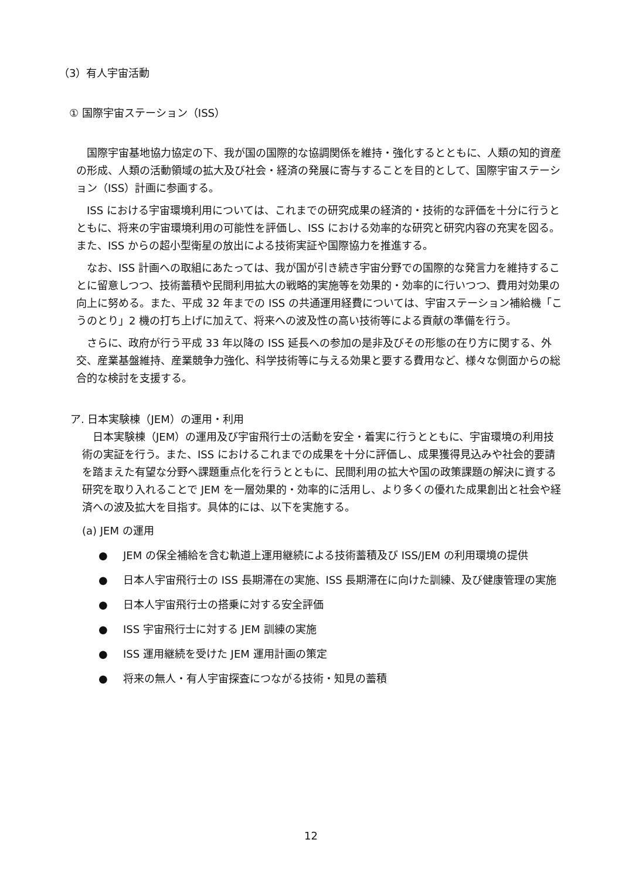（3）有人宇宙活動
① 国際宇宙ステーション（ISS）
国際宇宙基地協力協定の下、我が国の国際的な協調関係を維持・強化するとともに、人類の知的資産の形成、人類の活動領域の拡大及び社会・経済の発展に寄与することを目的として、国際宇宙ステーション（ISS）計画に参画する。
ISS における宇宙環境利用については、これまでの研究成果の経済的・技術的な評価を十分に行うとともに、将来の宇宙環境利用の可能性を評価し、ISS における効率的な研究と研究内容の充実を図る。また、ISS からの超小型衛星の放出による技術実証や国際協力を推進する。
なお、ISS 計画への取組にあたっては、我が国が引き続き宇宙分野での国際的な発言力を維持することに留意しつつ、技術蓄積や民間利用拡大の戦略的実施等を効果的・効率的に行いつつ、費用対効果の向上に努める。また、平成 32 年までの ISS の共通運用経費については、宇宙ステーション補給機「こうのとり」2 機の打ち上げに加えて、将来への波及性の高い技術等による貢献の準備を行う。
さらに、政府が行う平成 33 年以降の ISS 延長への参加の是非及びその形態の在り方に関する、外交、産業基盤維持、産業競争力強化、科学技術等に与える効果と要する費用など、様々な側面からの総合的な検討を支援する。
ア. 日本実験棟（JEM）の運用・利用
日本実験棟（JEM）の運用及び宇宙飛行士の活動を安全・着実に行うとともに、宇宙環境の利用技術の実証を行う。また、ISS におけるこれまでの成果を十分に評価し、成果獲得見込みや社会的要請を踏まえた有望な分野へ課題重点化を行うとともに、民間利用の拡大や国の政策課題の解決に資する研究を取り入れることで JEM を一層効果的・効率的に活用し、より多くの優れた成果創出と社会や経済への波及拡大を目指す。具体的には、以下を実施する。
(a) JEM の運用
● JEM の保全補給を含む軌道上運用継続による技術蓄積及び ISS/JEM の利用環境の提供
● 日本人宇宙飛行士の ISS 長期滞在の実施、ISS 長期滞在に向けた訓練、及び健康管理の実施
● 日本人宇宙飛行士の搭乗に対する安全評価
● ISS 宇宙飛行士に対する JEM 訓練の実施
● ISS 運用継続を受けた JEM 運用計画の策定
● 将来の無人・有人宇宙探査につながる技術・知見の蓄積
12